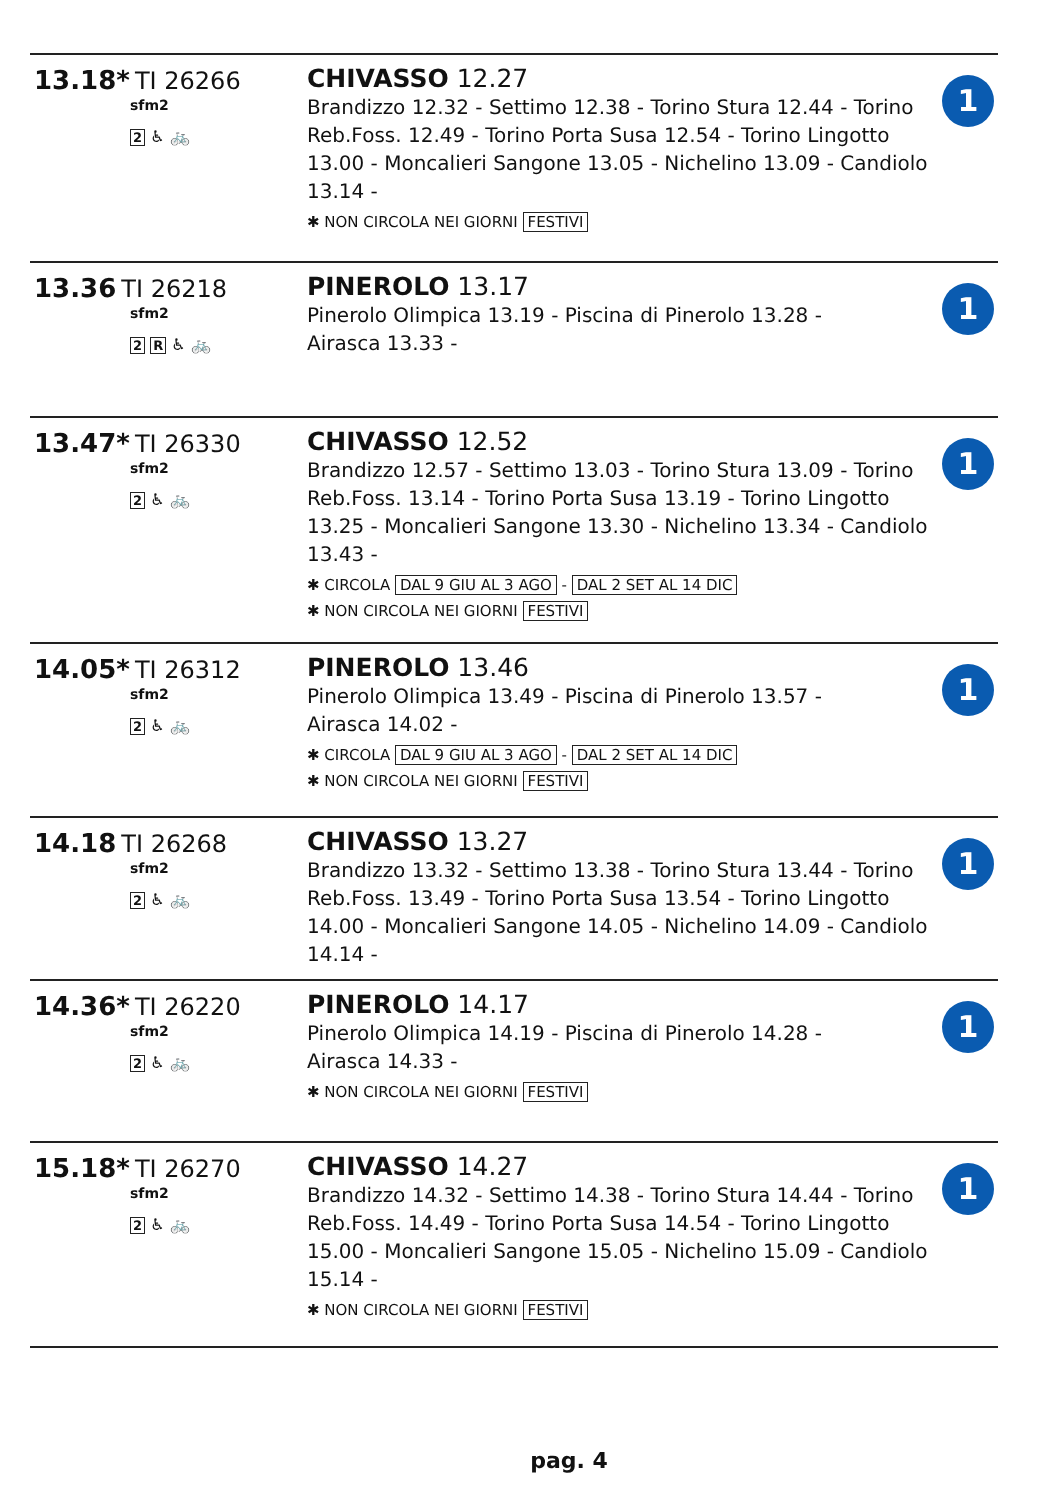| 13.18* TI 26266 sfm2 2 ♿ 🚲 | CHIVASSO 12.27 Brandizzo 12.32 - Settimo 12.38 - Torino Stura 12.44 - Torino Reb.Foss. 12.49 - Torino Porta Susa 12.54 - Torino Lingotto 13.00 - Moncalieri Sangone 13.05 - Nichelino 13.09 - Candiolo 13.14 - ✱ NON CIRCOLA NEI GIORNI FESTIVI | 1 |
| 13.36 TI 26218 sfm2 2 R ♿ 🚲 | PINEROLO 13.17 Pinerolo Olimpica 13.19 - Piscina di Pinerolo 13.28 - Airasca 13.33 - | 1 |
| 13.47* TI 26330 sfm2 2 ♿ 🚲 | CHIVASSO 12.52 Brandizzo 12.57 - Settimo 13.03 - Torino Stura 13.09 - Torino Reb.Foss. 13.14 - Torino Porta Susa 13.19 - Torino Lingotto 13.25 - Moncalieri Sangone 13.30 - Nichelino 13.34 - Candiolo 13.43 - ✱ CIRCOLA DAL 9 GIU AL 3 AGO - DAL 2 SET AL 14 DIC ✱ NON CIRCOLA NEI GIORNI FESTIVI | 1 |
| 14.05* TI 26312 sfm2 2 ♿ 🚲 | PINEROLO 13.46 Pinerolo Olimpica 13.49 - Piscina di Pinerolo 13.57 - Airasca 14.02 - ✱ CIRCOLA DAL 9 GIU AL 3 AGO - DAL 2 SET AL 14 DIC ✱ NON CIRCOLA NEI GIORNI FESTIVI | 1 |
| 14.18 TI 26268 sfm2 2 ♿ 🚲 | CHIVASSO 13.27 Brandizzo 13.32 - Settimo 13.38 - Torino Stura 13.44 - Torino Reb.Foss. 13.49 - Torino Porta Susa 13.54 - Torino Lingotto 14.00 - Moncalieri Sangone 14.05 - Nichelino 14.09 - Candiolo 14.14 - | 1 |
| 14.36* TI 26220 sfm2 2 ♿ 🚲 | PINEROLO 14.17 Pinerolo Olimpica 14.19 - Piscina di Pinerolo 14.28 - Airasca 14.33 - ✱ NON CIRCOLA NEI GIORNI FESTIVI | 1 |
| 15.18* TI 26270 sfm2 2 ♿ 🚲 | CHIVASSO 14.27 Brandizzo 14.32 - Settimo 14.38 - Torino Stura 14.44 - Torino Reb.Foss. 14.49 - Torino Porta Susa 14.54 - Torino Lingotto 15.00 - Moncalieri Sangone 15.05 - Nichelino 15.09 - Candiolo 15.14 - ✱ NON CIRCOLA NEI GIORNI FESTIVI | 1 |
pag. 4